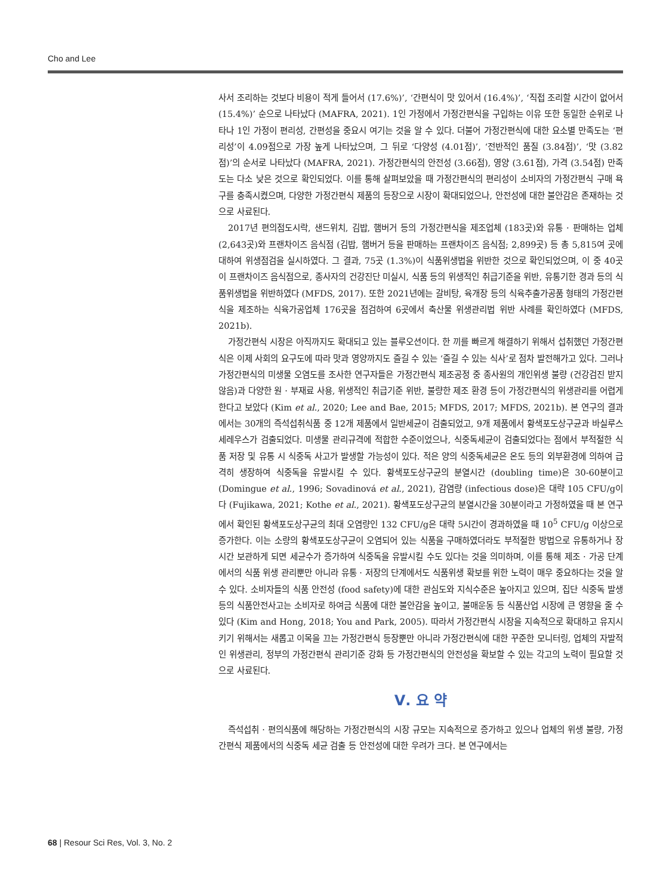Cho and Lee
사서 조리하는 것보다 비용이 적게 들어서 (17.6%)’, ‘간편식이 맛 있어서 (16.4%)’, ‘직접 조리할 시간이 없어서 (15.4%)’ 순으로 나타났다 (MAFRA, 2021). 1인 가정에서 가정간편식을 구입하는 이유 또한 동일한 순위로 나타나 1인 가정이 편리성, 간편성을 중요시 여기는 것을 알 수 있다. 더불어 가정간편식에 대한 요소별 만족도는 ‘편리성’이 4.09점으로 가장 높게 나타났으며, 그 뒤로 ‘다양성 (4.01점)’, ‘전반적인 품질 (3.84점)’, ‘맛 (3.82점)’의 순서로 나타났다 (MAFRA, 2021). 가정간편식의 안전성 (3.66점), 영양 (3.61점), 가격 (3.54점) 만족도는 다소 낮은 것으로 확인되었다. 이를 통해 살펴보았을 때 가정간편식의 편리성이 소비자의 가정간편식 구매 욕구를 충족시켰으며, 다양한 가정간편식 제품의 등장으로 시장이 확대되었으나, 안전성에 대한 불안감은 존재하는 것으로 사료된다.
2017년 편의점도시락, 샌드위치, 김밥, 햄버거 등의 가정간편식을 제조업체 (183곳)와 유통 · 판매하는 업체 (2,643곳)와 프랜차이즈 음식점 (김밥, 햄버거 등을 판매하는 프랜차이즈 음식점; 2,899곳) 등 총 5,815여 곳에 대하여 위생점검을 실시하였다. 그 결과, 75곳 (1.3%)이 식품위생법을 위반한 것으로 확인되었으며, 이 중 40곳이 프랜차이즈 음식점으로, 종사자의 건강진단 미실시, 식품 등의 위생적인 취급기준을 위반, 유통기한 경과 등의 식품위생법을 위반하였다 (MFDS, 2017). 또한 2021년에는 갈비탕, 육개장 등의 식육추출가공품 형태의 가정간편식을 제조하는 식육가공업체 176곳을 점검하여 6곳에서 축산물 위생관리법 위반 사례를 확인하였다 (MFDS, 2021b).
가정간편식 시장은 아직까지도 확대되고 있는 블루오션이다. 한 끼를 빠르게 해결하기 위해서 섭취했던 가정간편식은 이제 사회의 요구도에 따라 맛과 영양까지도 즐길 수 있는 ‘즐길 수 있는 식사’로 점차 발전해가고 있다. 그러나 가정간편식의 미생물 오염도를 조사한 연구자들은 가정간편식 제조공정 중 종사원의 개인위생 불량 (건강검진 받지 않음)과 다양한 원 · 부재료 사용, 위생적인 취급기준 위반, 불량한 제조 환경 등이 가정간편식의 위생관리를 어렵게 한다고 보았다 (Kim et al., 2020; Lee and Bae, 2015; MFDS, 2017; MFDS, 2021b). 본 연구의 결과에서는 30개의 즉석섭취식품 중 12개 제품에서 일반세균이 검출되었고, 9개 제품에서 황색포도상구균과 바실루스 세레우스가 검출되었다. 미생물 관리규격에 적합한 수준이었으나, 식중독세균이 검출되었다는 점에서 부적절한 식품 저장 및 유통 시 식중독 사고가 발생할 가능성이 있다. 적은 양의 식중독세균은 온도 등의 외부환경에 의하여 급격히 생장하여 식중독을 유발시킬 수 있다. 황색포도상구균의 분열시간 (doubling time)은 30-60분이고 (Domingue et al., 1996; Sovadinová et al., 2021), 감염량 (infectious dose)은 대략 105 CFU/g이다 (Fujikawa, 2021; Kothe et al., 2021). 황색포도상구균의 분열시간을 30분이라고 가정하였을 때 본 연구에서 확인된 황색포도상구균의 최대 오염량인 132 CFU/g은 대략 5시간이 경과하였을 때 10<sup>5</sup> CFU/g 이상으로 증가한다. 이는 소량의 황색포도상구균이 오염되어 있는 식품을 구매하였더라도 부적절한 방법으로 유통하거나 장시간 보관하게 되면 세균수가 증가하여 식중독을 유발시킬 수도 있다는 것을 의미하며, 이를 통해 제조 · 가공 단계에서의 식품 위생 관리뿐만 아니라 유통 · 저장의 단계에서도 식품위생 확보를 위한 노력이 매우 중요하다는 것을 알 수 있다. 소비자들의 식품 안전성 (food safety)에 대한 관심도와 지식수준은 높아지고 있으며, 집단 식중독 발생 등의 식품안전사고는 소비자로 하여금 식품에 대한 불안감을 높이고, 불매운동 등 식품산업 시장에 큰 영향을 줄 수 있다 (Kim and Hong, 2018; You and Park, 2005). 따라서 가정간편식 시장을 지속적으로 확대하고 유지시키기 위해서는 새롭고 이목을 끄는 가정간편식 등장뿐만 아니라 가정간편식에 대한 꾸준한 모니터링, 업체의 자발적인 위생관리, 정부의 가정간편식 관리기준 강화 등 가정간편식의 안전성을 확보할 수 있는 각고의 노력이 필요할 것으로 사료된다.
Ⅴ. 요 약
즉석섭취 · 편의식품에 해당하는 가정간편식의 시장 규모는 지속적으로 증가하고 있으나 업체의 위생 불량, 가정간편식 제품에서의 식중독 세균 검출 등 안전성에 대한 우려가 크다. 본 연구에서는
68 | Resour Sci Res, Vol. 3, No. 2